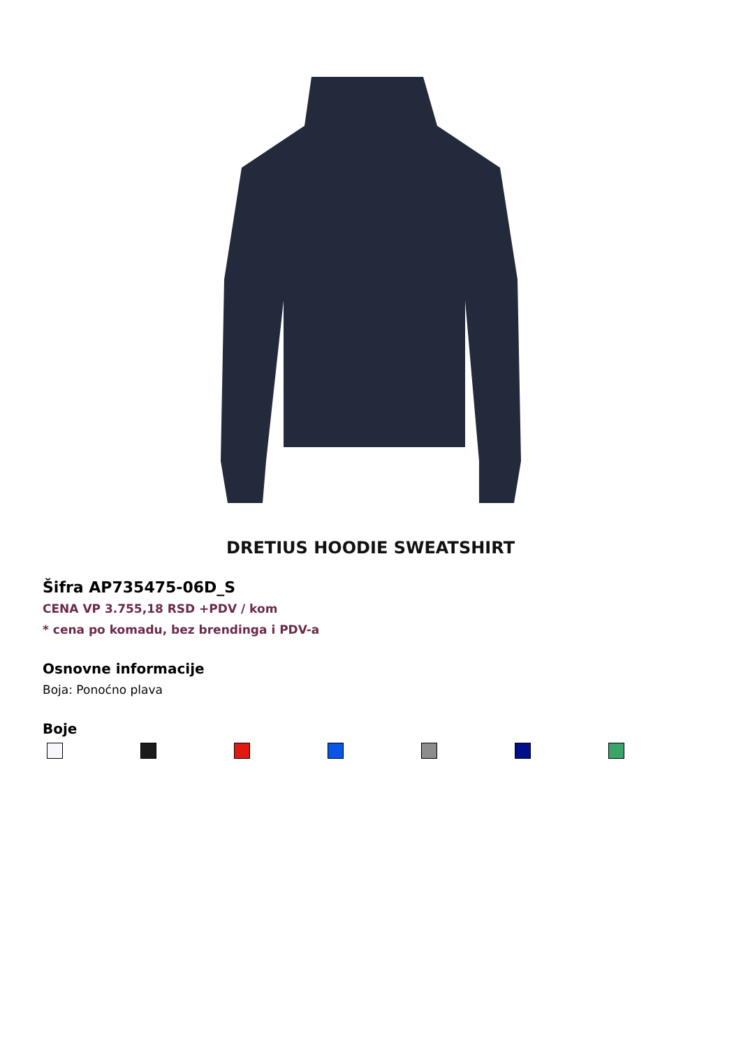DRETIUS HOODIE SWEATSHIRT
Šifra AP735475-06D_S
CENA VP 3.755,18 RSD +PDV / kom
* cena po komadu, bez brendinga i PDV-a
Osnovne informacije
Boja: Ponoćno plava
Boje